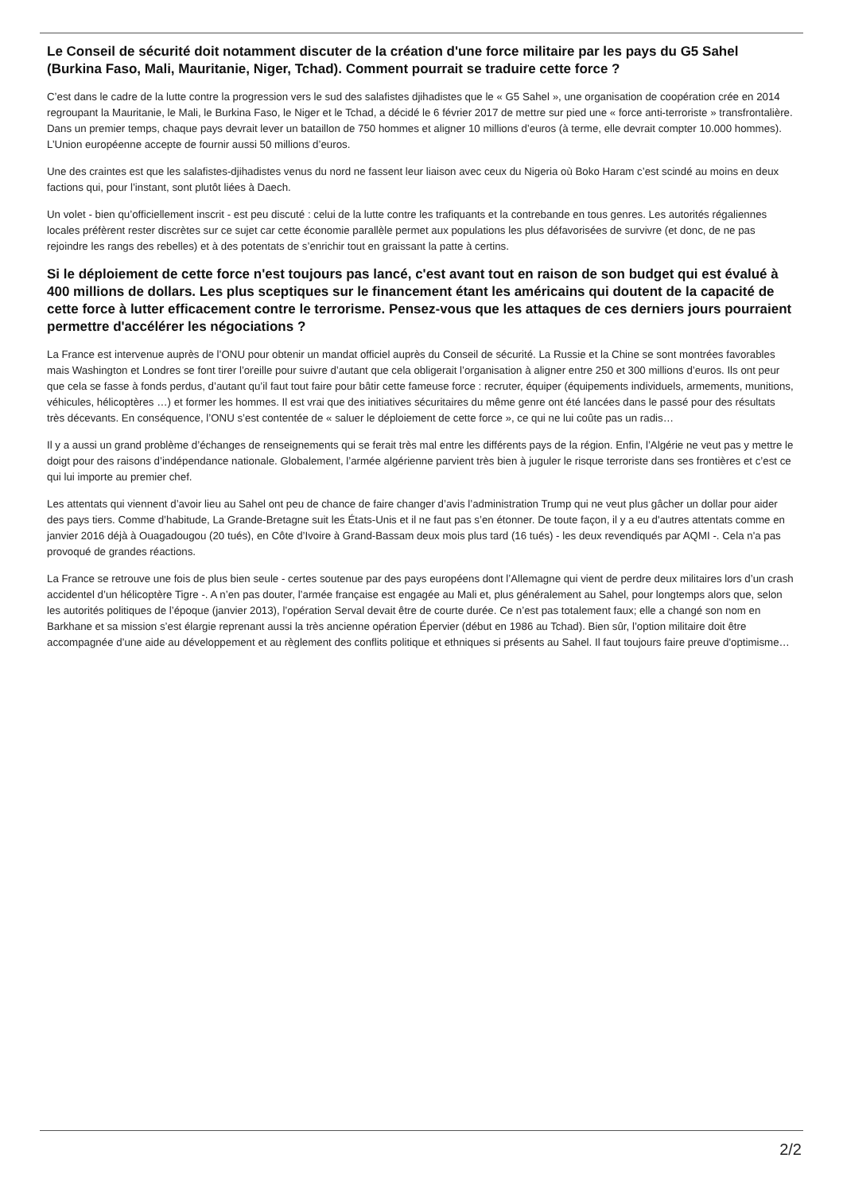Le Conseil de sécurité doit notamment discuter de la création d'une force militaire par les pays du G5 Sahel (Burkina Faso, Mali, Mauritanie, Niger, Tchad). Comment pourrait se traduire cette force ?
C’est dans le cadre de la lutte contre la progression vers le sud des salafistes djihadistes que le « G5 Sahel », une organisation de coopération crée en 2014 regroupant la Mauritanie, le Mali, le Burkina Faso, le Niger et le Tchad, a décidé le 6 février 2017 de mettre sur pied une « force anti-terroriste » transfrontalière. Dans un premier temps, chaque pays devrait lever un bataillon de 750 hommes et aligner 10 millions d’euros (à terme, elle devrait compter 10.000 hommes). L’Union européenne accepte de fournir aussi 50 millions d’euros.
Une des craintes est que les salafistes-djihadistes venus du nord ne fassent leur liaison avec ceux du Nigeria où Boko Haram c’est scindé au moins en deux factions qui, pour l’instant, sont plutôt liées à Daech.
Un volet - bien qu’officiellement inscrit - est peu discuté : celui de la lutte contre les trafiquants et la contrebande en tous genres. Les autorités régaliennes locales préfèrent rester discrètes sur ce sujet car cette économie parallèle permet aux populations les plus défavorisées de survivre (et donc, de ne pas rejoindre les rangs des rebelles) et à des potentats de s’enrichir tout en graissant la patte à certins.
Si le déploiement de cette force n'est toujours pas lancé, c'est avant tout en raison de son budget qui est évalué à 400 millions de dollars. Les plus sceptiques sur le financement étant les américains qui doutent de la capacité de cette force à lutter efficacement contre le terrorisme. Pensez-vous que les attaques de ces derniers jours pourraient permettre d'accélérer les négociations ?
La France est intervenue auprès de l’ONU pour obtenir un mandat officiel auprès du Conseil de sécurité. La Russie et la Chine se sont montrées favorables mais Washington et Londres se font tirer l’oreille pour suivre d’autant que cela obligerait l’organisation à aligner entre 250 et 300 millions d’euros. Ils ont peur que cela se fasse à fonds perdus, d’autant qu’il faut tout faire pour bâtir cette fameuse force : recruter, équiper (équipements individuels, armements, munitions, véhicules, hélicoptères …) et former les hommes. Il est vrai que des initiatives sécuritaires du même genre ont été lancées dans le passé pour des résultats très décevants. En conséquence, l’ONU s’est contentée de « saluer le déploiement de cette force », ce qui ne lui coûte pas un radis…
Il y a aussi un grand problème d’échanges de renseignements qui se ferait très mal entre les différents pays de la région. Enfin, l’Algérie ne veut pas y mettre le doigt pour des raisons d’indépendance nationale. Globalement, l’armée algérienne parvient très bien à juguler le risque terroriste dans ses frontières et c’est ce qui lui importe au premier chef.
Les attentats qui viennent d’avoir lieu au Sahel ont peu de chance de faire changer d’avis l’administration Trump qui ne veut plus gâcher un dollar pour aider des pays tiers. Comme d’habitude, La Grande-Bretagne suit les États-Unis et il ne faut pas s’en étonner. De toute façon, il y a eu d'autres attentats comme en janvier 2016 déjà à Ouagadougou (20 tués), en Côte d’Ivoire à Grand-Bassam deux mois plus tard (16 tués) - les deux revendiqués par AQMI -. Cela n'a pas provoqué de grandes réactions.
La France se retrouve une fois de plus bien seule - certes soutenue par des pays européens dont l’Allemagne qui vient de perdre deux militaires lors d’un crash accidentel d’un hélicoptère Tigre -. A n’en pas douter, l’armée française est engagée au Mali et, plus généralement au Sahel, pour longtemps alors que, selon les autorités politiques de l’époque (janvier 2013), l’opération Serval devait être de courte durée. Ce n’est pas totalement faux; elle a changé son nom en Barkhane et sa mission s’est élargie reprenant aussi la très ancienne opération Épervier (début en 1986 au Tchad). Bien sûr, l’option militaire doit être accompagnée d’une aide au développement et au règlement des conflits politique et ethniques si présents au Sahel. Il faut toujours faire preuve d'optimisme…
2/2